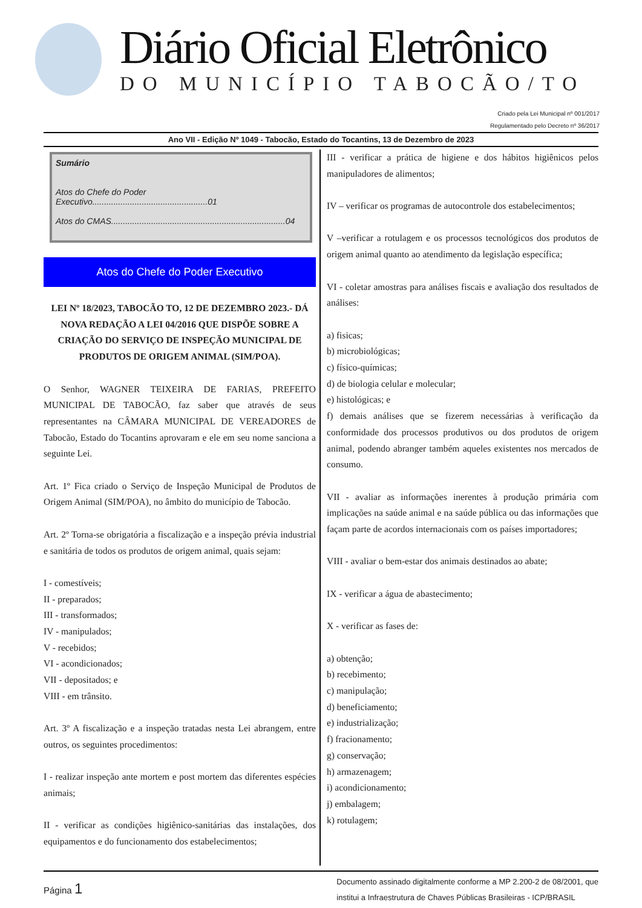Diário Oficial Eletrônico
DO MUNICÍPIO TABOCÃO/TO
Criado pela Lei Municipal nº 001/2017
Regulamentado pelo Decreto nº 36/2017
Ano VII - Edição Nº 1049 - Tabocão, Estado do Tocantins, 13 de Dezembro de 2023
Sumário
Atos do Chefe do Poder Executivo.................................................01
Atos do CMAS..........................................................................04
Atos do Chefe do Poder Executivo
LEI Nº 18/2023, TABOCÃO TO, 12 DE DEZEMBRO 2023.- DÁ NOVA REDAÇÃO A LEI 04/2016 QUE DISPÕE SOBRE A CRIAÇÃO DO SERVIÇO DE INSPEÇÃO MUNICIPAL DE PRODUTOS DE ORIGEM ANIMAL (SIM/POA).
O Senhor, WAGNER TEIXEIRA DE FARIAS, PREFEITO MUNICIPAL DE TABOCÃO, faz saber que através de seus representantes na CÂMARA MUNICIPAL DE VEREADORES de Tabocão, Estado do Tocantins aprovaram e ele em seu nome sanciona a seguinte Lei.
Art. 1º Fica criado o Serviço de Inspeção Municipal de Produtos de Origem Animal (SIM/POA), no âmbito do município de Tabocão.
Art. 2º Torna-se obrigatória a fiscalização e a inspeção prévia industrial e sanitária de todos os produtos de origem animal, quais sejam:
I - comestíveis;
II - preparados;
III - transformados;
IV - manipulados;
V - recebidos;
VI - acondicionados;
VII - depositados; e
VIII - em trânsito.
Art. 3º A fiscalização e a inspeção tratadas nesta Lei abrangem, entre outros, os seguintes procedimentos:
I - realizar inspeção ante mortem e post mortem das diferentes espécies animais;
II - verificar as condições higiênico-sanitárias das instalações, dos equipamentos e do funcionamento dos estabelecimentos;
III - verificar a prática de higiene e dos hábitos higiênicos pelos manipuladores de alimentos;
IV – verificar os programas de autocontrole dos estabelecimentos;
V –verificar a rotulagem e os processos tecnológicos dos produtos de origem animal quanto ao atendimento da legislação específica;
VI - coletar amostras para análises fiscais e avaliação dos resultados de análises:
a) fisicas;
b) microbiológicas;
c) físico-químicas;
d) de biologia celular e molecular;
e) histológicas; e
f) demais análises que se fizerem necessárias à verificação da conformidade dos processos produtivos ou dos produtos de origem animal, podendo abranger também aqueles existentes nos mercados de consumo.
VII - avaliar as informações inerentes à produção primária com implicações na saúde animal e na saúde pública ou das informações que façam parte de acordos internacionais com os países importadores;
VIII - avaliar o bem-estar dos animais destinados ao abate;
IX - verificar a água de abastecimento;
X - verificar as fases de:
a) obtenção;
b) recebimento;
c) manipulação;
d) beneficiamento;
e) industrialização;
f) fracionamento;
g) conservação;
h) armazenagem;
i) acondicionamento;
j) embalagem;
k) rotulagem;
Página 1
Documento assinado digitalmente conforme a MP 2.200-2 de 08/2001, que
institui a Infraestrutura de Chaves Públicas Brasileiras - ICP/BRASIL